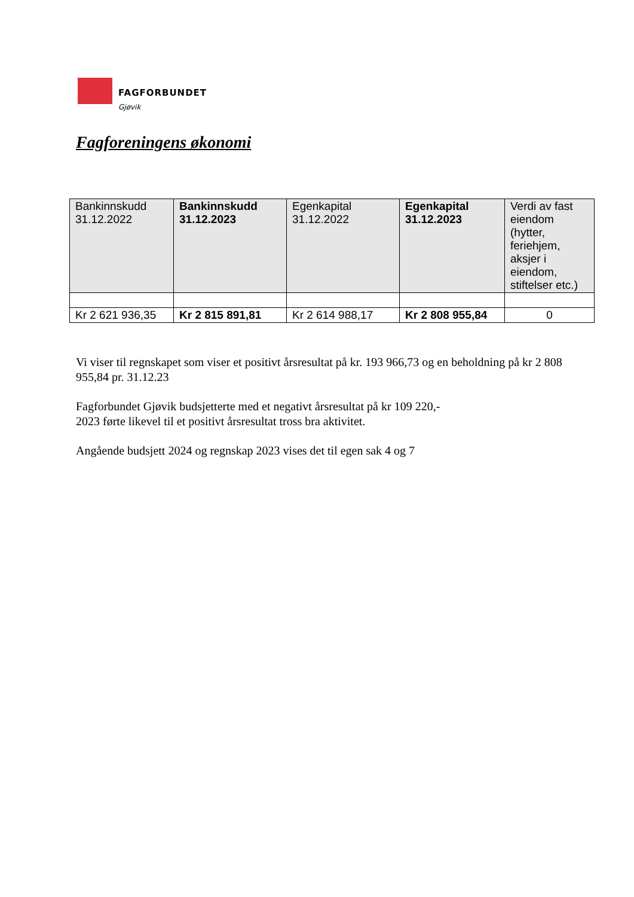FAGFORBUNDET
Gjøvik
Fagforeningens økonomi
| Bankinnskudd 31.12.2022 | Bankinnskudd 31.12.2023 | Egenkapital 31.12.2022 | Egenkapital 31.12.2023 | Verdi av fast eiendom (hytter, feriehjem, aksjer i eiendom, stiftelser etc.) |
| Kr 2 621 936,35 | Kr 2 815 891,81 | Kr 2 614 988,17 | Kr 2 808 955,84 | 0 |
Vi viser til regnskapet som viser et positivt årsresultat på kr. 193 966,73 og en beholdning på kr 2 808 955,84 pr. 31.12.23
Fagforbundet Gjøvik budsjetterte med et negativt årsresultat på kr 109 220,-
2023 førte likevel til et positivt årsresultat tross bra aktivitet.
Angående budsjett 2024 og regnskap 2023 vises det til egen sak 4 og 7